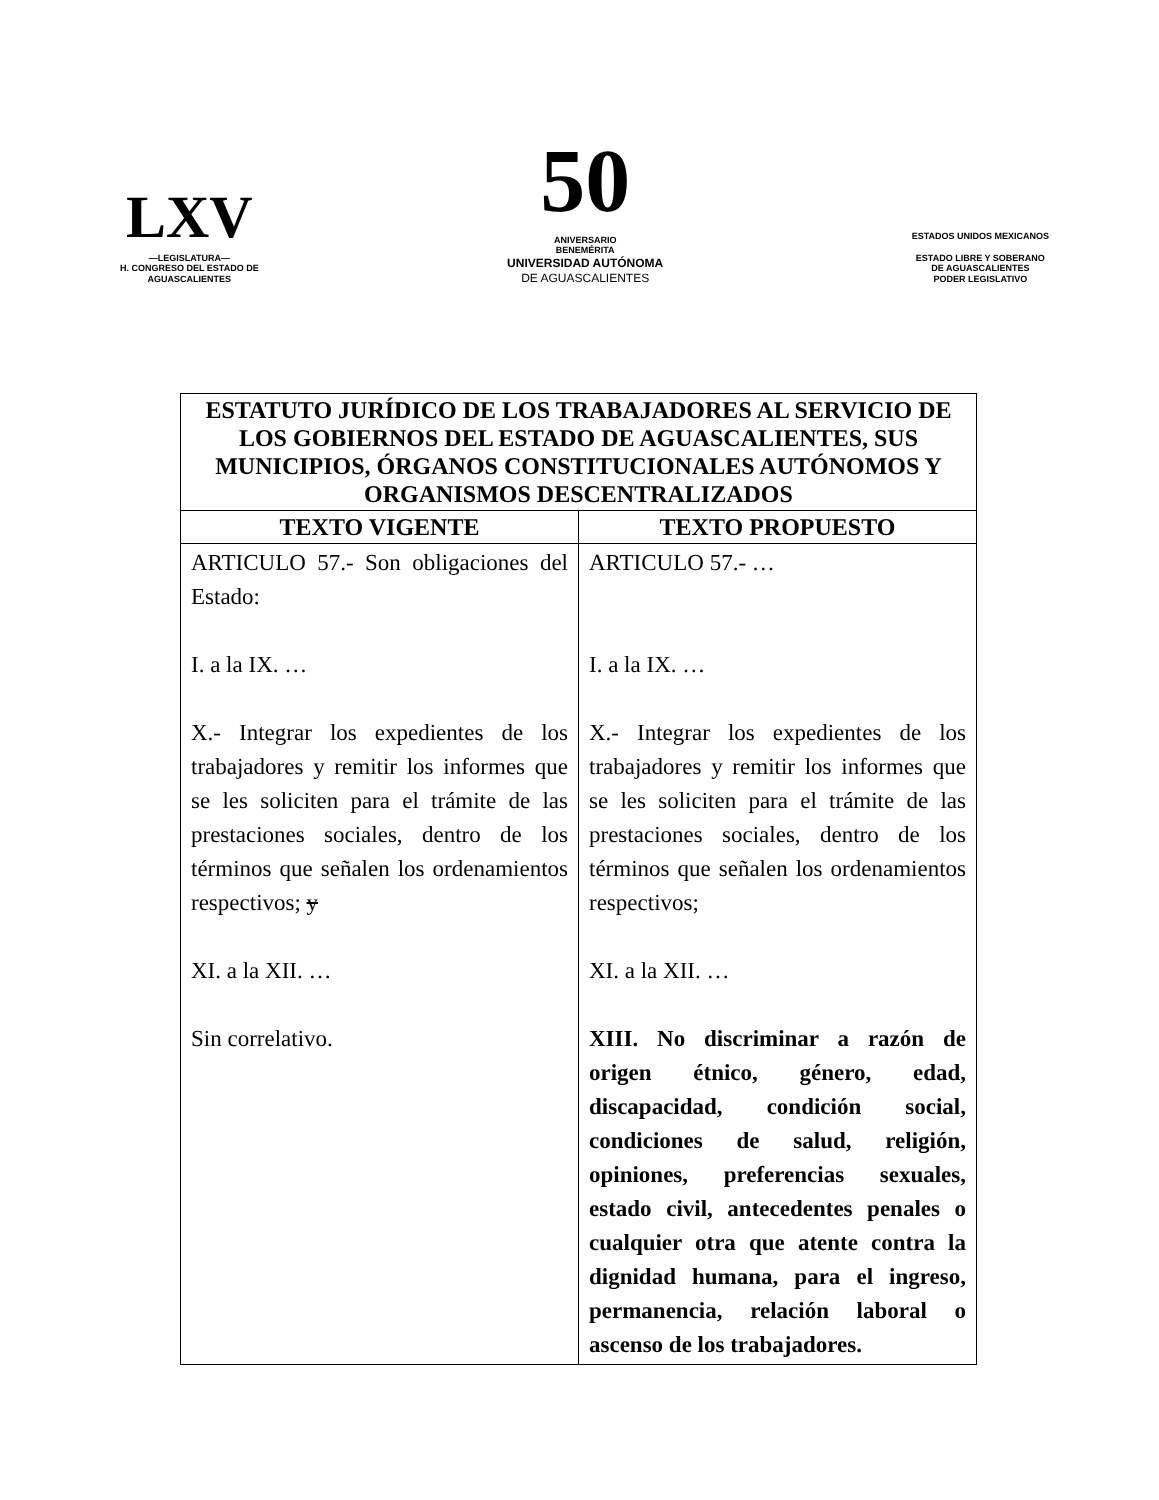LXV
—LEGISLATURA—
H. CONGRESO DEL ESTADO DE
AGUASCALIENTES
50
ANIVERSARIO
BENEMÉRITA
UNIVERSIDAD AUTÓNOMA
DE AGUASCALIENTES
ESTADOS UNIDOS MEXICANOS
ESTADO LIBRE Y SOBERANO
DE AGUASCALIENTES
PODER LEGISLATIVO
| ESTATUTO JURÍDICO DE LOS TRABAJADORES AL SERVICIO DE LOS GOBIERNOS DEL ESTADO DE AGUASCALIENTES, SUS MUNICIPIOS, ÓRGANOS CONSTITUCIONALES AUTÓNOMOS Y ORGANISMOS DESCENTRALIZADOS | |
| --- | --- |
| TEXTO VIGENTE | TEXTO PROPUESTO |
| ARTICULO 57.- Son obligaciones del Estado: I. a la IX. … X.- Integrar los expedientes de los trabajadores y remitir los informes que se les soliciten para el trámite de las prestaciones sociales, dentro de los términos que señalen los ordenamientos respectivos; y XI. a la XII. … Sin correlativo. | ARTICULO 57.- … I. a la IX. … X.- Integrar los expedientes de los trabajadores y remitir los informes que se les soliciten para el trámite de las prestaciones sociales, dentro de los términos que señalen los ordenamientos respectivos; XI. a la XII. … XIII. No discriminar a razón de origen étnico, género, edad, discapacidad, condición social, condiciones de salud, religión, opiniones, preferencias sexuales, estado civil, antecedentes penales o cualquier otra que atente contra la dignidad humana, para el ingreso, permanencia, relación laboral o ascenso de los trabajadores. |